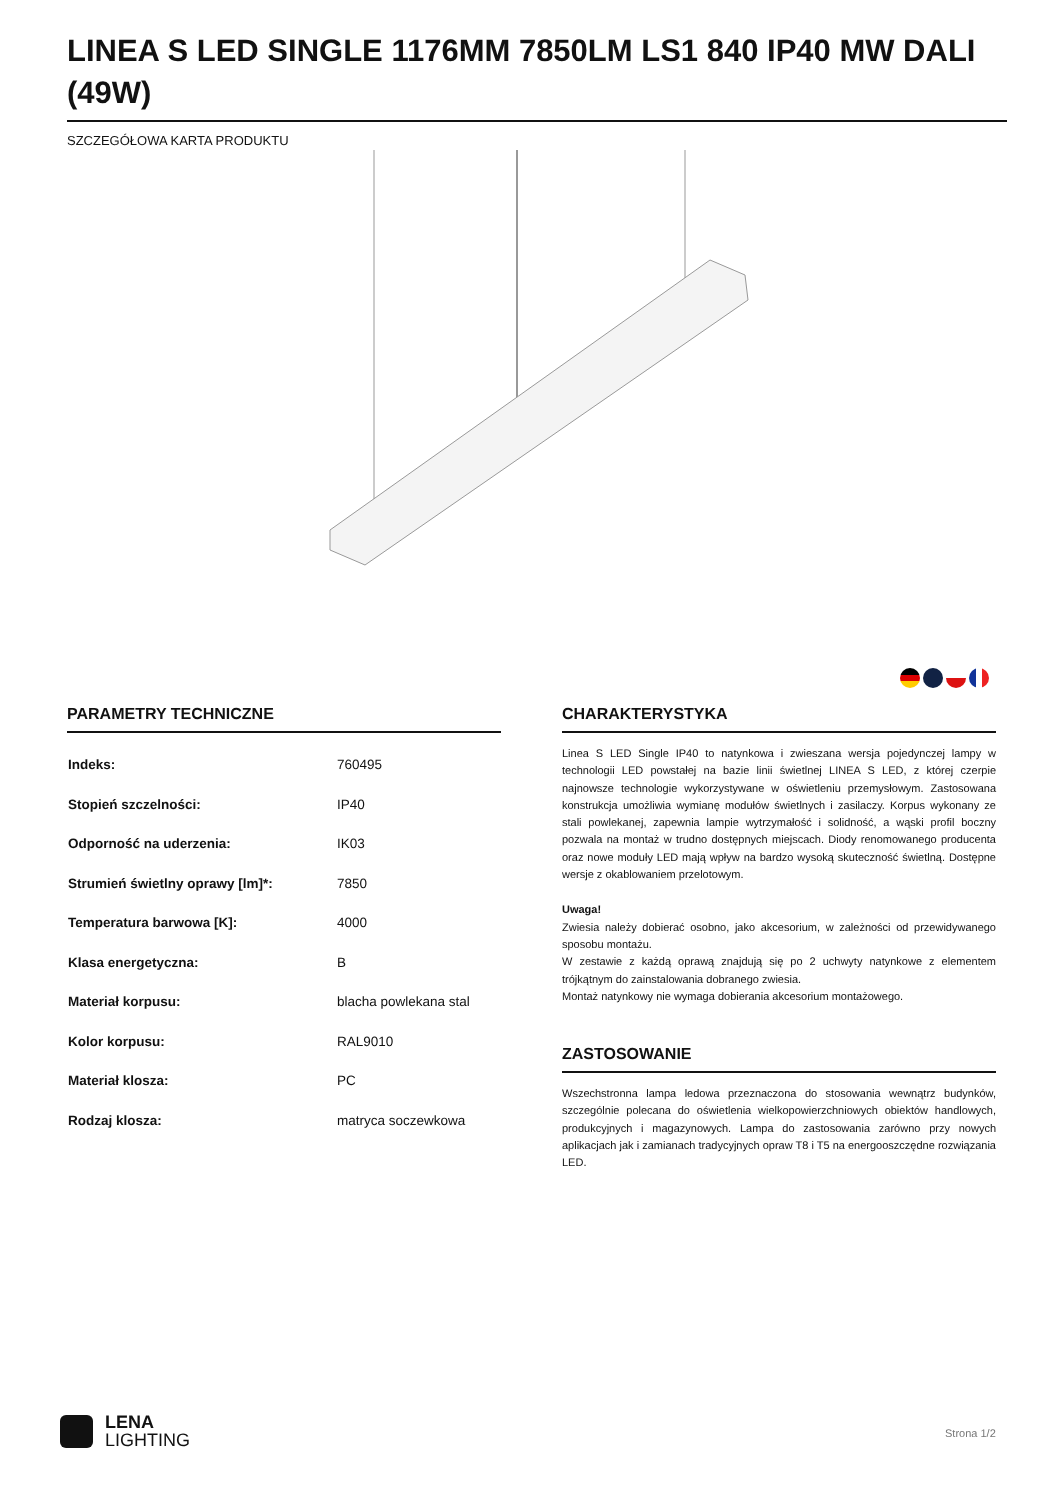LINEA S LED SINGLE 1176MM 7850LM LS1 840 IP40 MW DALI (49W)
SZCZEGÓŁOWA KARTA PRODUKTU
PARAMETRY TECHNICZNE
| Indeks: | 760495 |
| Stopień szczelności: | IP40 |
| Odporność na uderzenia: | IK03 |
| Strumień świetlny oprawy [lm]*: | 7850 |
| Temperatura barwowa [K]: | 4000 |
| Klasa energetyczna: | B |
| Materiał korpusu: | blacha powlekana stal |
| Kolor korpusu: | RAL9010 |
| Materiał klosza: | PC |
| Rodzaj klosza: | matryca soczewkowa |
CHARAKTERYSTYKA
Linea S LED Single IP40 to natynkowa i zwieszana wersja pojedynczej lampy w technologii LED powstałej na bazie linii świetlnej LINEA S LED, z której czerpie najnowsze technologie wykorzystywane w oświetleniu przemysłowym. Zastosowana konstrukcja umożliwia wymianę modułów świetlnych i zasilaczy. Korpus wykonany ze stali powlekanej, zapewnia lampie wytrzymałość i solidność, a wąski profil boczny pozwala na montaż w trudno dostępnych miejscach. Diody renomowanego producenta oraz nowe moduły LED mają wpływ na bardzo wysoką skuteczność świetlną. Dostępne wersje z okablowaniem przelotowym.
Uwaga!
Zwiesia należy dobierać osobno, jako akcesorium, w zależności od przewidywanego sposobu montażu.
W zestawie z każdą oprawą znajdują się po 2 uchwyty natynkowe z elementem trójkątnym do zainstalowania dobranego zwiesia.
Montaż natynkowy nie wymaga dobierania akcesorium montażowego.
ZASTOSOWANIE
Wszechstronna lampa ledowa przeznaczona do stosowania wewnątrz budynków, szczególnie polecana do oświetlenia wielkopowierzchniowych obiektów handlowych, produkcyjnych i magazynowych. Lampa do zastosowania zarówno przy nowych aplikacjach jak i zamianach tradycyjnych opraw T8 i T5 na energooszczędne rozwiązania LED.
LENA
LIGHTING
Strona 1/2